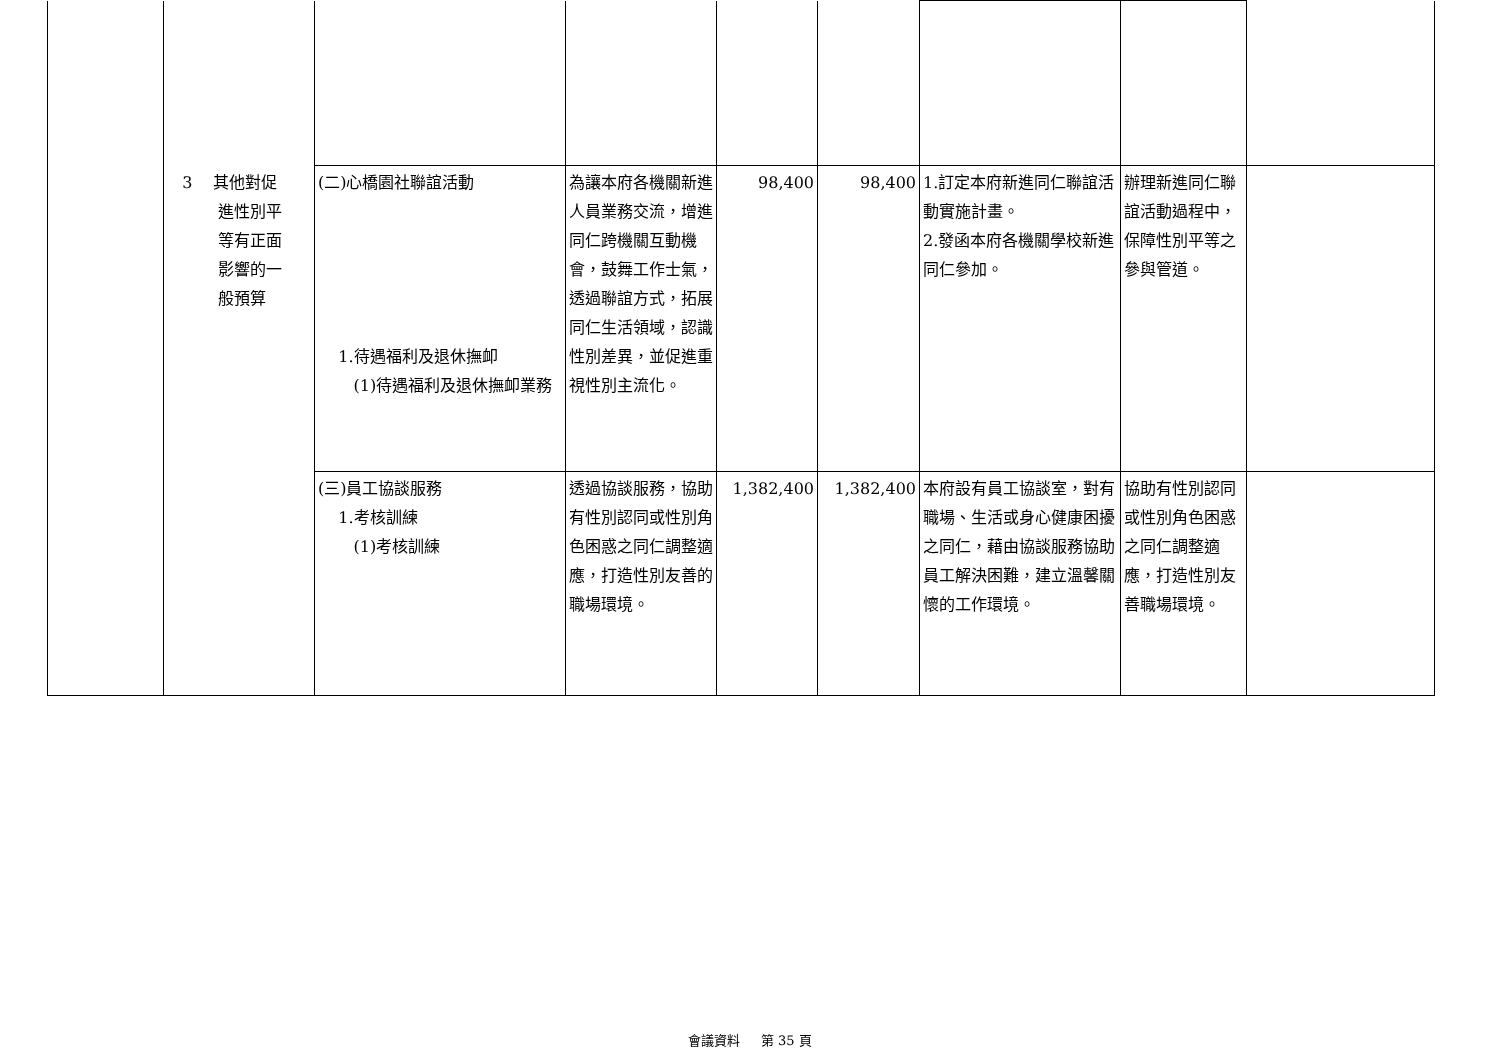| | 3 其他對促 進性別平 等有正面 影響的一 般預算 | (二)心橋園社聯誼活動 1.待遇福利及退休撫卹 (1)待遇福利及退休撫卹業務 | 為讓本府各機關新進人員業務交流，增進同仁跨機關互動機會，鼓舞工作士氣，透過聯誼方式，拓展同仁生活領域，認識性別差異，並促進重視性別主流化。 | 98,400 | 98,400 | 1.訂定本府新進同仁聯誼活動實施計畫。 2.發函本府各機關學校新進同仁參加。 | 辦理新進同仁聯誼活動過程中，保障性別平等之參與管道。 | |
| | | (三)員工協談服務 1.考核訓練 (1)考核訓練 | 透過協談服務，協助有性別認同或性別角色困惑之同仁調整適應，打造性別友善的職場環境。 | 1,382,400 | 1,382,400 | 本府設有員工協談室，對有職場、生活或身心健康困擾之同仁，藉由協談服務協助員工解決困難，建立溫馨關懷的工作環境。 | 協助有性別認同或性別角色困惑之同仁調整適應，打造性別友善職場環境。 | |
會議資料 第 35 頁